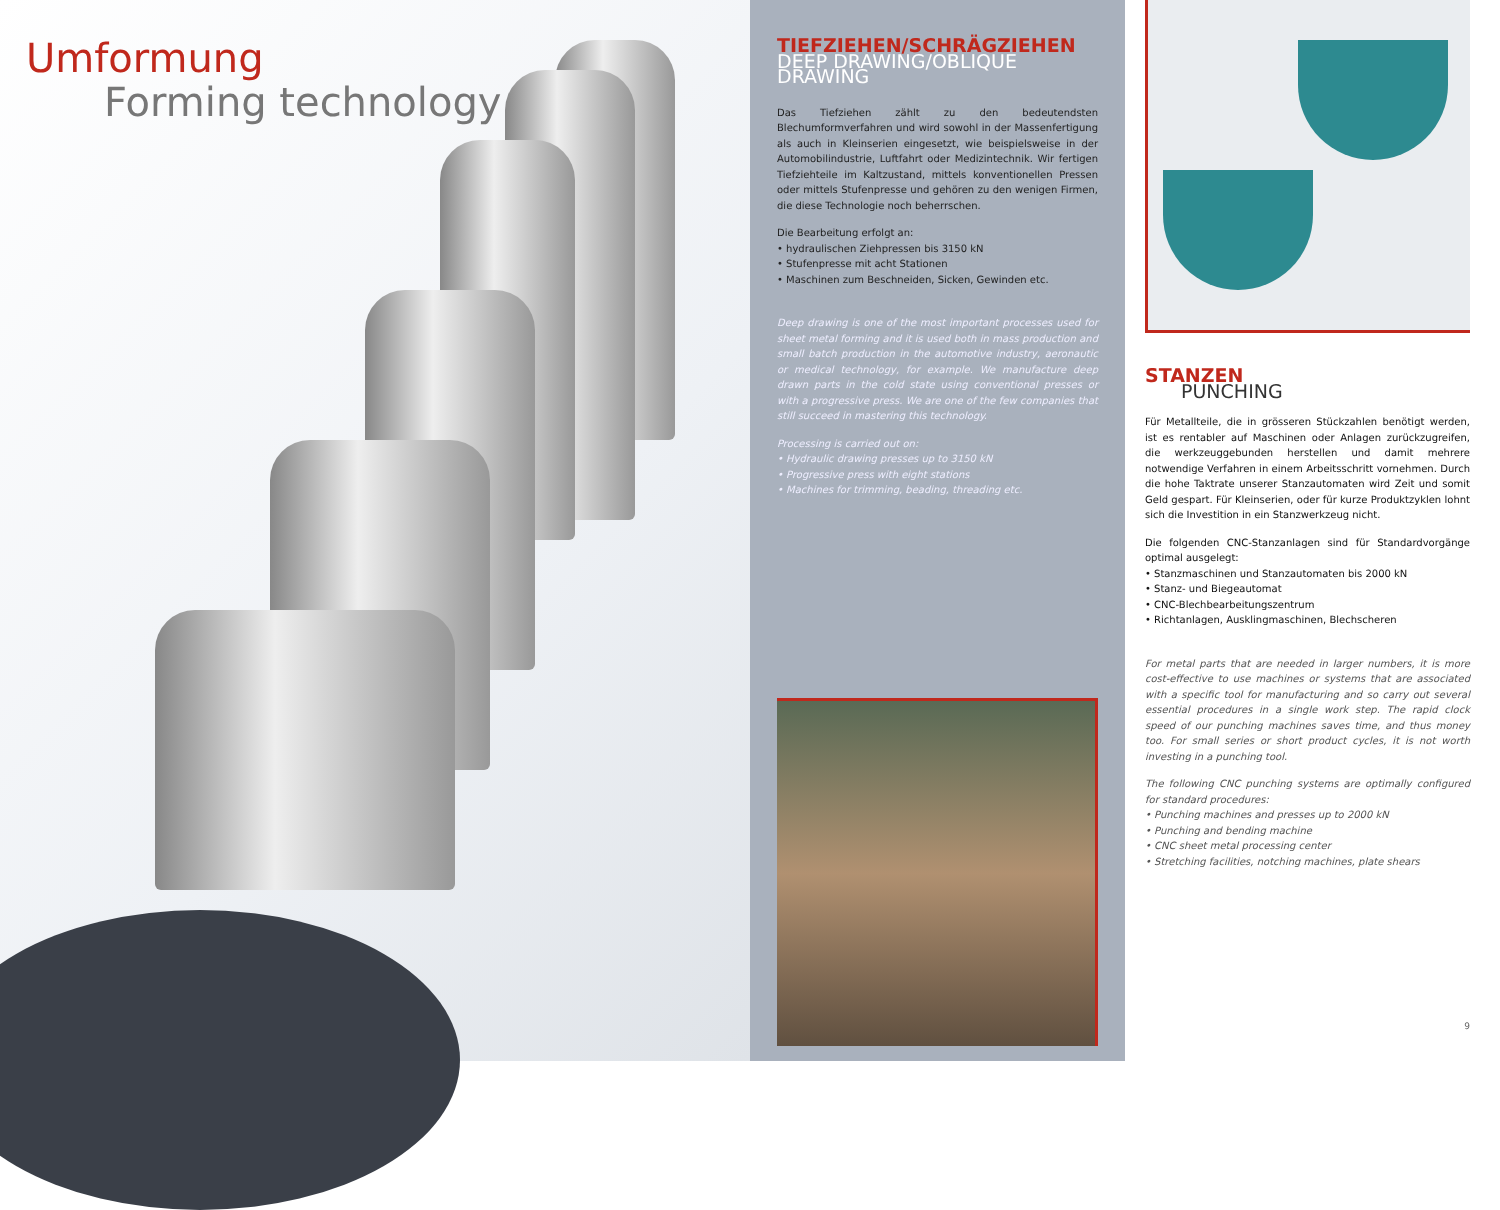Umformung
Forming technology
TIEFZIEHEN/SCHRÄGZIEHEN
DEEP DRAWING/OBLIQUE DRAWING
Das Tiefziehen zählt zu den bedeutendsten Blechumformverfahren und wird sowohl in der Massenfertigung als auch in Kleinserien eingesetzt, wie beispielsweise in der Automobilindustrie, Luftfahrt oder Medizintechnik. Wir fertigen Tiefziehteile im Kaltzustand, mittels konventionellen Pressen oder mittels Stufenpresse und gehören zu den wenigen Firmen, die diese Technologie noch beherrschen.
Die Bearbeitung erfolgt an:
• hydraulischen Ziehpressen bis 3150 kN
• Stufenpresse mit acht Stationen
• Maschinen zum Beschneiden, Sicken, Gewinden etc.
Deep drawing is one of the most important processes used for sheet metal forming and it is used both in mass production and small batch production in the automotive industry, aeronautic or medical technology, for example. We manufacture deep drawn parts in the cold state using conventional presses or with a progressive press. We are one of the few companies that still succeed in mastering this technology.
Processing is carried out on:
• Hydraulic drawing presses up to 3150 kN
• Progressive press with eight stations
• Machines for trimming, beading, threading etc.
STANZEN
PUNCHING
Für Metallteile, die in grösseren Stückzahlen benötigt werden, ist es rentabler auf Maschinen oder Anlagen zurückzugreifen, die werkzeuggebunden herstellen und damit mehrere notwendige Verfahren in einem Arbeitsschritt vornehmen. Durch die hohe Taktrate unserer Stanzautomaten wird Zeit und somit Geld gespart. Für Kleinserien, oder für kurze Produktzyklen lohnt sich die Investition in ein Stanzwerkzeug nicht.
Die folgenden CNC-Stanzanlagen sind für Standardvorgänge optimal ausgelegt:
• Stanzmaschinen und Stanzautomaten bis 2000 kN
• Stanz- und Biegeautomat
• CNC-Blechbearbeitungszentrum
• Richtanlagen, Ausklingmaschinen, Blechscheren
For metal parts that are needed in larger numbers, it is more cost-effective to use machines or systems that are associated with a specific tool for manufacturing and so carry out several essential procedures in a single work step. The rapid clock speed of our punching machines saves time, and thus money too. For small series or short product cycles, it is not worth investing in a punching tool.
The following CNC punching systems are optimally configured for standard procedures:
• Punching machines and presses up to 2000 kN
• Punching and bending machine
• CNC sheet metal processing center
• Stretching facilities, notching machines, plate shears
9